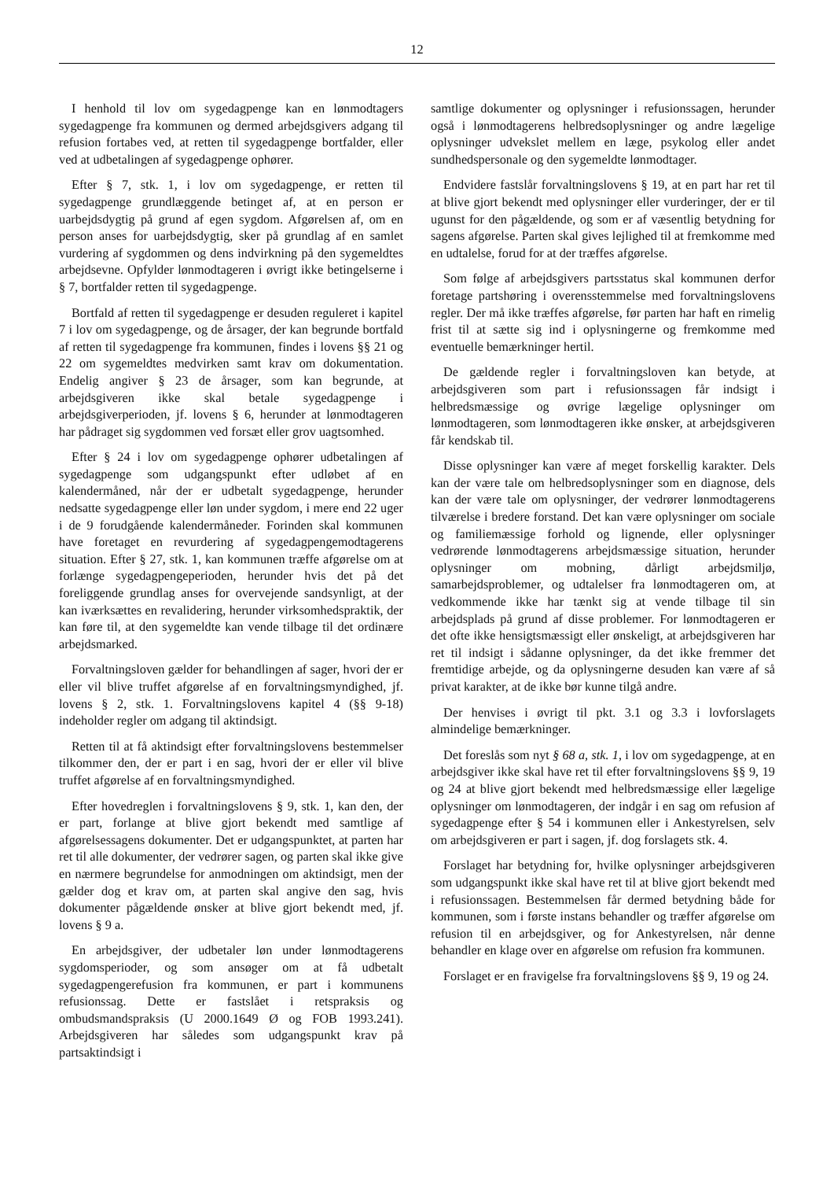12
I henhold til lov om sygedagpenge kan en lønmodtagers sygedagpenge fra kommunen og dermed arbejdsgivers adgang til refusion fortabes ved, at retten til sygedagpenge bortfalder, eller ved at udbetalingen af sygedagpenge ophører.
Efter § 7, stk. 1, i lov om sygedagpenge, er retten til sygedagpenge grundlæggende betinget af, at en person er uarbejdsdygtig på grund af egen sygdom. Afgørelsen af, om en person anses for uarbejdsdygtig, sker på grundlag af en samlet vurdering af sygdommen og dens indvirkning på den sygemeldtes arbejdsevne. Opfylder lønmodtageren i øvrigt ikke betingelserne i § 7, bortfalder retten til sygedagpenge.
Bortfald af retten til sygedagpenge er desuden reguleret i kapitel 7 i lov om sygedagpenge, og de årsager, der kan begrunde bortfald af retten til sygedagpenge fra kommunen, findes i lovens §§ 21 og 22 om sygemeldtes medvirken samt krav om dokumentation. Endelig angiver § 23 de årsager, som kan begrunde, at arbejdsgiveren ikke skal betale sygedagpenge i arbejdsgiverperioden, jf. lovens § 6, herunder at lønmodtageren har pådraget sig sygdommen ved forsæt eller grov uagtsomhed.
Efter § 24 i lov om sygedagpenge ophører udbetalingen af sygedagpenge som udgangspunkt efter udløbet af en kalendermåned, når der er udbetalt sygedagpenge, herunder nedsatte sygedagpenge eller løn under sygdom, i mere end 22 uger i de 9 forudgående kalendermåneder. Forinden skal kommunen have foretaget en revurdering af sygedagpengemodtagerens situation. Efter § 27, stk. 1, kan kommunen træffe afgørelse om at forlænge sygedagpengeperioden, herunder hvis det på det foreliggende grundlag anses for overvejende sandsynligt, at der kan iværksættes en revalidering, herunder virksomhedspraktik, der kan føre til, at den sygemeldte kan vende tilbage til det ordinære arbejdsmarked.
Forvaltningsloven gælder for behandlingen af sager, hvori der er eller vil blive truffet afgørelse af en forvaltningsmyndighed, jf. lovens § 2, stk. 1. Forvaltningslovens kapitel 4 (§§ 9-18) indeholder regler om adgang til aktindsigt.
Retten til at få aktindsigt efter forvaltningslovens bestemmelser tilkommer den, der er part i en sag, hvori der er eller vil blive truffet afgørelse af en forvaltningsmyndighed.
Efter hovedreglen i forvaltningslovens § 9, stk. 1, kan den, der er part, forlange at blive gjort bekendt med samtlige af afgørelsessagens dokumenter. Det er udgangspunktet, at parten har ret til alle dokumenter, der vedrører sagen, og parten skal ikke give en nærmere begrundelse for anmodningen om aktindsigt, men der gælder dog et krav om, at parten skal angive den sag, hvis dokumenter pågældende ønsker at blive gjort bekendt med, jf. lovens § 9 a.
En arbejdsgiver, der udbetaler løn under lønmodtagerens sygdomsperioder, og som ansøger om at få udbetalt sygedagpengerefusion fra kommunen, er part i kommunens refusionssag. Dette er fastslået i retspraksis og ombudsmandspraksis (U 2000.1649 Ø og FOB 1993.241). Arbejdsgiveren har således som udgangspunkt krav på partsaktindsigt i
samtlige dokumenter og oplysninger i refusionssagen, herunder også i lønmodtagerens helbredsoplysninger og andre lægelige oplysninger udvekslet mellem en læge, psykolog eller andet sundhedspersonale og den sygemeldte lønmodtager.
Endvidere fastslår forvaltningslovens § 19, at en part har ret til at blive gjort bekendt med oplysninger eller vurderinger, der er til ugunst for den pågældende, og som er af væsentlig betydning for sagens afgørelse. Parten skal gives lejlighed til at fremkomme med en udtalelse, forud for at der træffes afgørelse.
Som følge af arbejdsgivers partsstatus skal kommunen derfor foretage partshøring i overensstemmelse med forvaltningslovens regler. Der må ikke træffes afgørelse, før parten har haft en rimelig frist til at sætte sig ind i oplysningerne og fremkomme med eventuelle bemærkninger hertil.
De gældende regler i forvaltningsloven kan betyde, at arbejdsgiveren som part i refusionssagen får indsigt i helbredsmæssige og øvrige lægelige oplysninger om lønmodtageren, som lønmodtageren ikke ønsker, at arbejdsgiveren får kendskab til.
Disse oplysninger kan være af meget forskellig karakter. Dels kan der være tale om helbredsoplysninger som en diagnose, dels kan der være tale om oplysninger, der vedrører lønmodtagerens tilværelse i bredere forstand. Det kan være oplysninger om sociale og familiemæssige forhold og lignende, eller oplysninger vedrørende lønmodtagerens arbejdsmæssige situation, herunder oplysninger om mobning, dårligt arbejdsmiljø, samarbejdsproblemer, og udtalelser fra lønmodtageren om, at vedkommende ikke har tænkt sig at vende tilbage til sin arbejdsplads på grund af disse problemer. For lønmodtageren er det ofte ikke hensigtsmæssigt eller ønskeligt, at arbejdsgiveren har ret til indsigt i sådanne oplysninger, da det ikke fremmer det fremtidige arbejde, og da oplysningerne desuden kan være af så privat karakter, at de ikke bør kunne tilgå andre.
Der henvises i øvrigt til pkt. 3.1 og 3.3 i lovforslagets almindelige bemærkninger.
Det foreslås som nyt § 68 a, stk. 1, i lov om sygedagpenge, at en arbejdsgiver ikke skal have ret til efter forvaltningslovens §§ 9, 19 og 24 at blive gjort bekendt med helbredsmæssige eller lægelige oplysninger om lønmodtageren, der indgår i en sag om refusion af sygedagpenge efter § 54 i kommunen eller i Ankestyrelsen, selv om arbejdsgiveren er part i sagen, jf. dog forslagets stk. 4.
Forslaget har betydning for, hvilke oplysninger arbejdsgiveren som udgangspunkt ikke skal have ret til at blive gjort bekendt med i refusionssagen. Bestemmelsen får dermed betydning både for kommunen, som i første instans behandler og træffer afgørelse om refusion til en arbejdsgiver, og for Ankestyrelsen, når denne behandler en klage over en afgørelse om refusion fra kommunen.
Forslaget er en fravigelse fra forvaltningslovens §§ 9, 19 og 24.